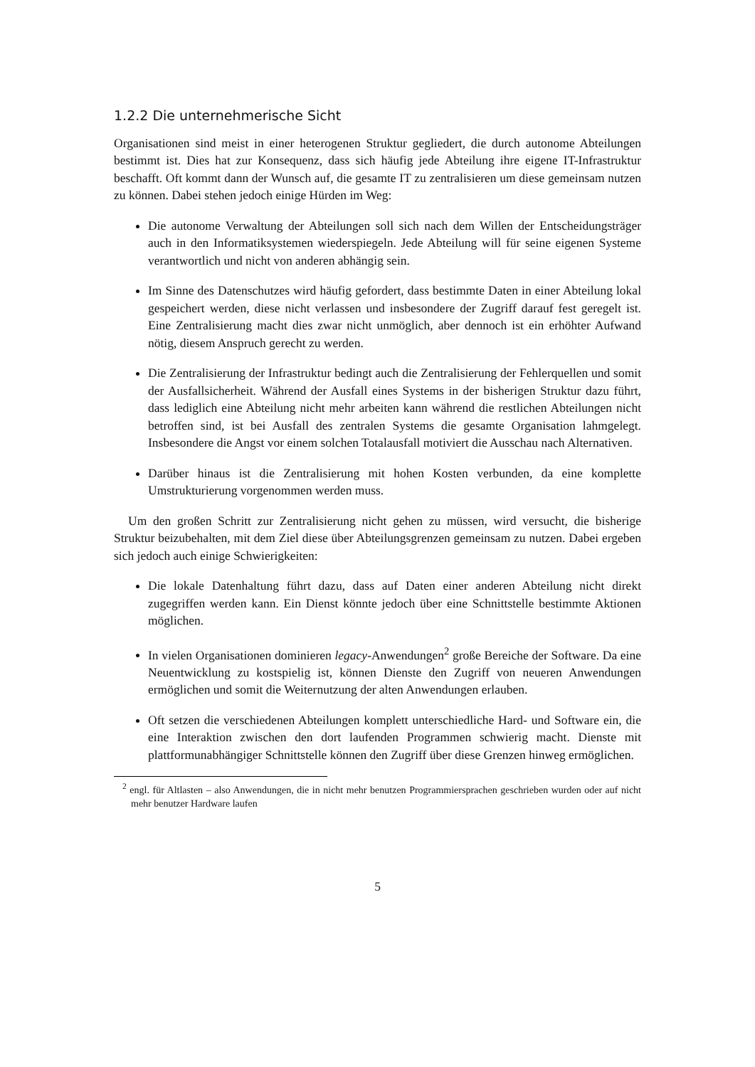1.2.2 Die unternehmerische Sicht
Organisationen sind meist in einer heterogenen Struktur gegliedert, die durch autonome Abteilungen bestimmt ist. Dies hat zur Konsequenz, dass sich häufig jede Abteilung ihre eigene IT-Infrastruktur beschafft. Oft kommt dann der Wunsch auf, die gesamte IT zu zentralisieren um diese gemeinsam nutzen zu können. Dabei stehen jedoch einige Hürden im Weg:
Die autonome Verwaltung der Abteilungen soll sich nach dem Willen der Entscheidungsträger auch in den Informatiksystemen wiederspiegeln. Jede Abteilung will für seine eigenen Systeme verantwortlich und nicht von anderen abhängig sein.
Im Sinne des Datenschutzes wird häufig gefordert, dass bestimmte Daten in einer Abteilung lokal gespeichert werden, diese nicht verlassen und insbesondere der Zugriff darauf fest geregelt ist. Eine Zentralisierung macht dies zwar nicht unmöglich, aber dennoch ist ein erhöhter Aufwand nötig, diesem Anspruch gerecht zu werden.
Die Zentralisierung der Infrastruktur bedingt auch die Zentralisierung der Fehlerquellen und somit der Ausfallsicherheit. Während der Ausfall eines Systems in der bisherigen Struktur dazu führt, dass lediglich eine Abteilung nicht mehr arbeiten kann während die restlichen Abteilungen nicht betroffen sind, ist bei Ausfall des zentralen Systems die gesamte Organisation lahmgelegt. Insbesondere die Angst vor einem solchen Totalausfall motiviert die Ausschau nach Alternativen.
Darüber hinaus ist die Zentralisierung mit hohen Kosten verbunden, da eine komplette Umstrukturierung vorgenommen werden muss.
Um den großen Schritt zur Zentralisierung nicht gehen zu müssen, wird versucht, die bisherige Struktur beizubehalten, mit dem Ziel diese über Abteilungsgrenzen gemeinsam zu nutzen. Dabei ergeben sich jedoch auch einige Schwierigkeiten:
Die lokale Datenhaltung führt dazu, dass auf Daten einer anderen Abteilung nicht direkt zugegriffen werden kann. Ein Dienst könnte jedoch über eine Schnittstelle bestimmte Aktionen möglichen.
In vielen Organisationen dominieren legacy-Anwendungen<sup>2</sup> große Bereiche der Software. Da eine Neuentwicklung zu kostspielig ist, können Dienste den Zugriff von neueren Anwendungen ermöglichen und somit die Weiternutzung der alten Anwendungen erlauben.
Oft setzen die verschiedenen Abteilungen komplett unterschiedliche Hard- und Software ein, die eine Interaktion zwischen den dort laufenden Programmen schwierig macht. Dienste mit plattformunabhängiger Schnittstelle können den Zugriff über diese Grenzen hinweg ermöglichen.
<sup>2</sup> engl. für Altlasten – also Anwendungen, die in nicht mehr benutzen Programmiersprachen geschrieben wurden oder auf nicht mehr benutzer Hardware laufen
5